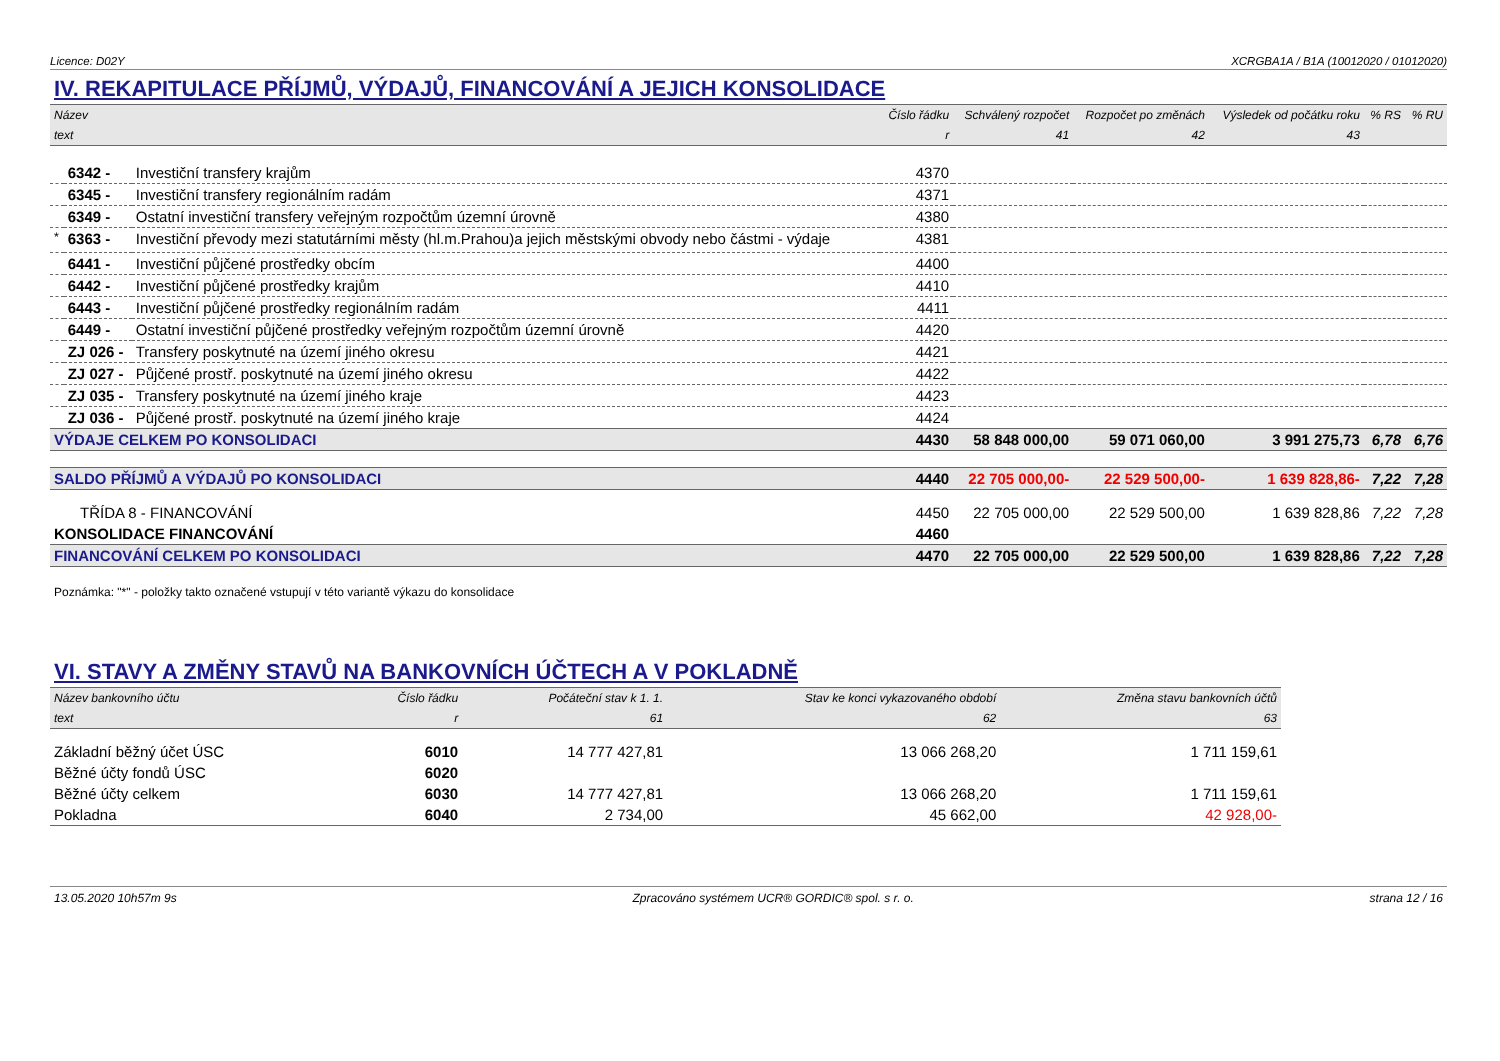Licence: D02Y XCRGBA1A / B1A (10012020 / 01012020)
IV. REKAPITULACE PŘÍJMŮ, VÝDAJŮ, FINANCOVÁNÍ A JEJICH KONSOLIDACE
| Název | | | Číslo řádku | Schválený rozpočet | Rozpočet po změnách | Výsledek od počátku roku | % RS | % RU |
| --- | --- | --- | --- | --- | --- | --- | --- | --- |
| text | | | r | 41 | 42 | 43 | | |
| | 6342 - | Investiční transfery krajům | 4370 | | | | | |
| | 6345 - | Investiční transfery regionálním radám | 4371 | | | | | |
| | 6349 - | Ostatní investiční transfery veřejným rozpočtům územní úrovně | 4380 | | | | | |
| <sup>*</sup> | 6363 - | Investiční převody mezi statutárními městy (hl.m.Prahou)a jejich městskými obvody nebo částmi - výdaje | 4381 | | | | | |
| | 6441 - | Investiční půjčené prostředky obcím | 4400 | | | | | |
| | 6442 - | Investiční půjčené prostředky krajům | 4410 | | | | | |
| | 6443 - | Investiční půjčené prostředky regionálním radám | 4411 | | | | | |
| | 6449 - | Ostatní investiční půjčené prostředky veřejným rozpočtům územní úrovně | 4420 | | | | | |
| | ZJ 026 - | Transfery poskytnuté na území jiného okresu | 4421 | | | | | |
| | ZJ 027 - | Půjčené prostř. poskytnuté na území jiného okresu | 4422 | | | | | |
| | ZJ 035 - | Transfery poskytnuté na území jiného kraje | 4423 | | | | | |
| | ZJ 036 - | Půjčené prostř. poskytnuté na území jiného kraje | 4424 | | | | | |
| VÝDAJE CELKEM PO KONSOLIDACI | | | 4430 | 58 848 000,00 | 59 071 060,00 | 3 991 275,73 | 6,78 | 6,76 |
| SALDO PŘÍJMŮ A VÝDAJŮ PO KONSOLIDACI | | | 4440 | 22 705 000,00- | 22 529 500,00- | 1 639 828,86- | 7,22 | 7,28 |
| TŘÍDA 8 - FINANCOVÁNÍ | | | 4450 | 22 705 000,00 | 22 529 500,00 | 1 639 828,86 | 7,22 | 7,28 |
| KONSOLIDACE FINANCOVÁNÍ | | | 4460 | | | | | |
| FINANCOVÁNÍ CELKEM PO KONSOLIDACI | | | 4470 | 22 705 000,00 | 22 529 500,00 | 1 639 828,86 | 7,22 | 7,28 |
Poznámka: "*" - položky takto označené vstupují v této variantě výkazu do konsolidace
VI. STAVY A ZMĚNY STAVŮ NA BANKOVNÍCH ÚČTECH A V POKLADNĚ
| Název bankovního účtu | Číslo řádku | Počáteční stav k 1. 1. | Stav ke konci vykazovaného období | Změna stavu bankovních účtů |
| --- | --- | --- | --- | --- |
| text | r | 61 | 62 | 63 |
| Základní běžný účet ÚSC | 6010 | 14 777 427,81 | 13 066 268,20 | 1 711 159,61 |
| Běžné účty fondů ÚSC | 6020 | | | |
| Běžné účty celkem | 6030 | 14 777 427,81 | 13 066 268,20 | 1 711 159,61 |
| Pokladna | 6040 | 2 734,00 | 45 662,00 | 42 928,00- |
13.05.2020 10h57m 9s Zpracováno systémem UCR® GORDIC® spol. s r. o. strana 12 / 16